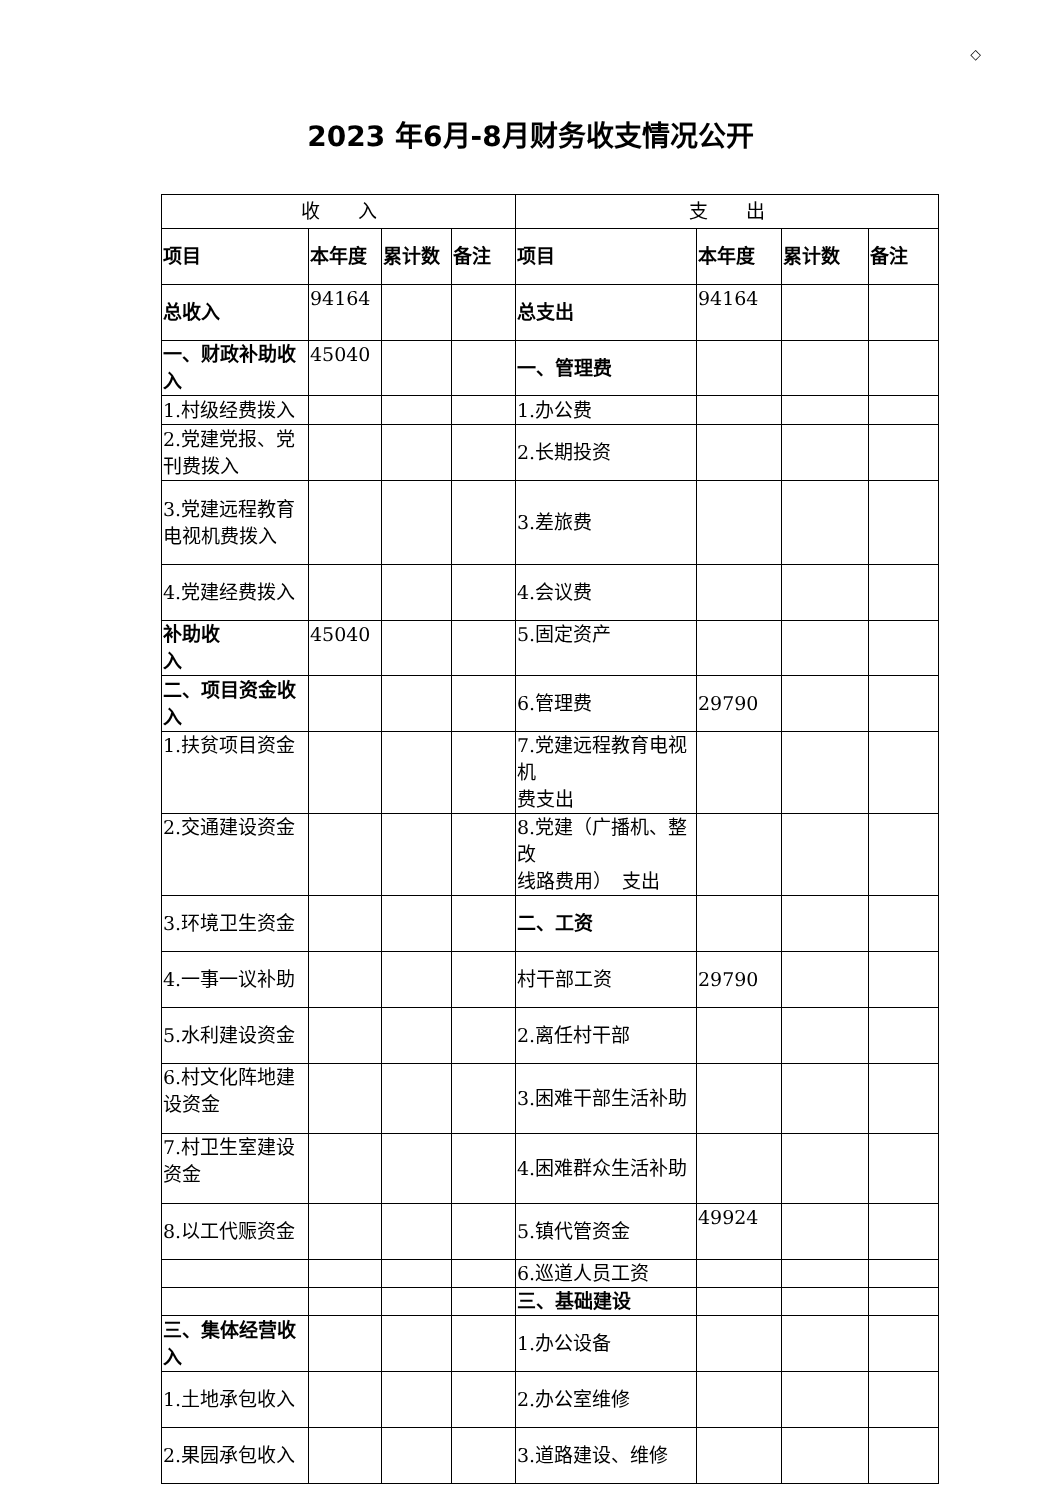◇
2023 年6月-8月财务收支情况公开
| 收 入 | | | | 支 出 | | | |
| --- | --- | --- | --- | --- | --- | --- | --- |
| 项目 | 本年度 | 累计数 | 备注 | 项目 | 本年度 | 累计数 | 备注 |
| 总收入 | 94164 | | | 总支出 | 94164 | | |
| 一、财政补助收入 | 45040 | | | 一、管理费 | | | |
| 1.村级经费拨入 | | | | 1.办公费 | | | |
| 2.党建党报、党刊费拨入 | | | | 2.长期投资 | | | |
| 3.党建远程教育电视机费拨入 | | | | 3.差旅费 | | | |
| 4.党建经费拨入 | | | | 4.会议费 | | | |
| 补助收 入 | 45040 | | | 5.固定资产 | | | |
| 二、项目资金收入 | | | | 6.管理费 | 29790 | | |
| 1.扶贫项目资金 | | | | 7.党建远程教育电视机 费支出 | | | |
| 2.交通建设资金 | | | | 8.党建（广播机、整改 线路费用） 支出 | | | |
| 3.环境卫生资金 | | | | 二、工资 | | | |
| 4.一事一议补助 | | | | 村干部工资 | 29790 | | |
| 5.水利建设资金 | | | | 2.离任村干部 | | | |
| 6.村文化阵地建设资金 | | | | 3.困难干部生活补助 | | | |
| 7.村卫生室建设资金 | | | | 4.困难群众生活补助 | | | |
| 8.以工代赈资金 | | | | 5.镇代管资金 | 49924 | | |
| | | | | 6.巡道人员工资 | | | |
| | | | | 三、基础建设 | | | |
| 三、集体经营收入 | | | | 1.办公设备 | | | |
| 1.土地承包收入 | | | | 2.办公室维修 | | | |
| 2.果园承包收入 | | | | 3.道路建设、维修 | | | |